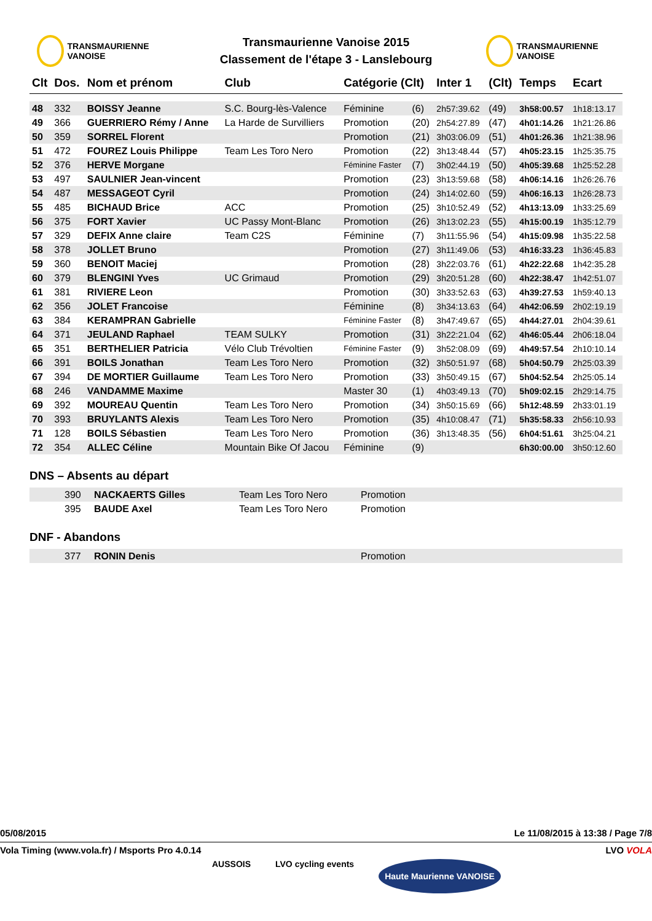TRANSMAURIENNE VANOISE
Transmaurienne Vanoise 2015
Classement de l'étape 3 - Lanslebourg
TRANSMAURIENNE VANOISE
| Clt | Dos. | Nom et prénom | Club | Catégorie (Clt) | | Inter 1 | (Clt) | Temps | Ecart |
| --- | --- | --- | --- | --- | --- | --- | --- | --- | --- |
| 48 | 332 | BOISSY Jeanne | S.C. Bourg-lès-Valence | Féminine | (6) | 2h57:39.62 | (49) | 3h58:00.57 | 1h18:13.17 |
| 49 | 366 | GUERRIERO Rémy / Anne | La Harde de Survilliers | Promotion | (20) | 2h54:27.89 | (47) | 4h01:14.26 | 1h21:26.86 |
| 50 | 359 | SORREL Florent | | Promotion | (21) | 3h03:06.09 | (51) | 4h01:26.36 | 1h21:38.96 |
| 51 | 472 | FOUREZ Louis Philippe | Team Les Toro Nero | Promotion | (22) | 3h13:48.44 | (57) | 4h05:23.15 | 1h25:35.75 |
| 52 | 376 | HERVE Morgane | | Féminine Faster | (7) | 3h02:44.19 | (50) | 4h05:39.68 | 1h25:52.28 |
| 53 | 497 | SAULNIER Jean-vincent | | Promotion | (23) | 3h13:59.68 | (58) | 4h06:14.16 | 1h26:26.76 |
| 54 | 487 | MESSAGEOT Cyril | | Promotion | (24) | 3h14:02.60 | (59) | 4h06:16.13 | 1h26:28.73 |
| 55 | 485 | BICHAUD Brice | ACC | Promotion | (25) | 3h10:52.49 | (52) | 4h13:13.09 | 1h33:25.69 |
| 56 | 375 | FORT Xavier | UC Passy Mont-Blanc | Promotion | (26) | 3h13:02.23 | (55) | 4h15:00.19 | 1h35:12.79 |
| 57 | 329 | DEFIX Anne claire | Team C2S | Féminine | (7) | 3h11:55.96 | (54) | 4h15:09.98 | 1h35:22.58 |
| 58 | 378 | JOLLET Bruno | | Promotion | (27) | 3h11:49.06 | (53) | 4h16:33.23 | 1h36:45.83 |
| 59 | 360 | BENOIT Maciej | | Promotion | (28) | 3h22:03.76 | (61) | 4h22:22.68 | 1h42:35.28 |
| 60 | 379 | BLENGINI Yves | UC Grimaud | Promotion | (29) | 3h20:51.28 | (60) | 4h22:38.47 | 1h42:51.07 |
| 61 | 381 | RIVIERE Leon | | Promotion | (30) | 3h33:52.63 | (63) | 4h39:27.53 | 1h59:40.13 |
| 62 | 356 | JOLET Francoise | | Féminine | (8) | 3h34:13.63 | (64) | 4h42:06.59 | 2h02:19.19 |
| 63 | 384 | KERAMPRAN Gabrielle | | Féminine Faster | (8) | 3h47:49.67 | (65) | 4h44:27.01 | 2h04:39.61 |
| 64 | 371 | JEULAND Raphael | TEAM SULKY | Promotion | (31) | 3h22:21.04 | (62) | 4h46:05.44 | 2h06:18.04 |
| 65 | 351 | BERTHELIER Patricia | Vélo Club Trévoltien | Féminine Faster | (9) | 3h52:08.09 | (69) | 4h49:57.54 | 2h10:10.14 |
| 66 | 391 | BOILS Jonathan | Team Les Toro Nero | Promotion | (32) | 3h50:51.97 | (68) | 5h04:50.79 | 2h25:03.39 |
| 67 | 394 | DE MORTIER Guillaume | Team Les Toro Nero | Promotion | (33) | 3h50:49.15 | (67) | 5h04:52.54 | 2h25:05.14 |
| 68 | 246 | VANDAMME Maxime | | Master 30 | (1) | 4h03:49.13 | (70) | 5h09:02.15 | 2h29:14.75 |
| 69 | 392 | MOUREAU Quentin | Team Les Toro Nero | Promotion | (34) | 3h50:15.69 | (66) | 5h12:48.59 | 2h33:01.19 |
| 70 | 393 | BRUYLANTS Alexis | Team Les Toro Nero | Promotion | (35) | 4h10:08.47 | (71) | 5h35:58.33 | 2h56:10.93 |
| 71 | 128 | BOILS Sébastien | Team Les Toro Nero | Promotion | (36) | 3h13:48.35 | (56) | 6h04:51.61 | 3h25:04.21 |
| 72 | 354 | ALLEC Céline | Mountain Bike Of Jacou | Féminine | (9) | | | 6h30:00.00 | 3h50:12.60 |
DNS – Absents au départ
| | 390 | NACKAERTS Gilles | Team Les Toro Nero | Promotion |
| | 395 | BAUDE Axel | Team Les Toro Nero | Promotion |
DNF - Abandons
| | 377 | RONIN Denis | | Promotion |
05/08/2015 Le 11/08/2015 à 13:38 / Page 7/8
Vola Timing (www.vola.fr) / Msports Pro 4.0.14 LVO VOLA
AUSSOIS LVO cycling events Haute Maurienne VANOISE